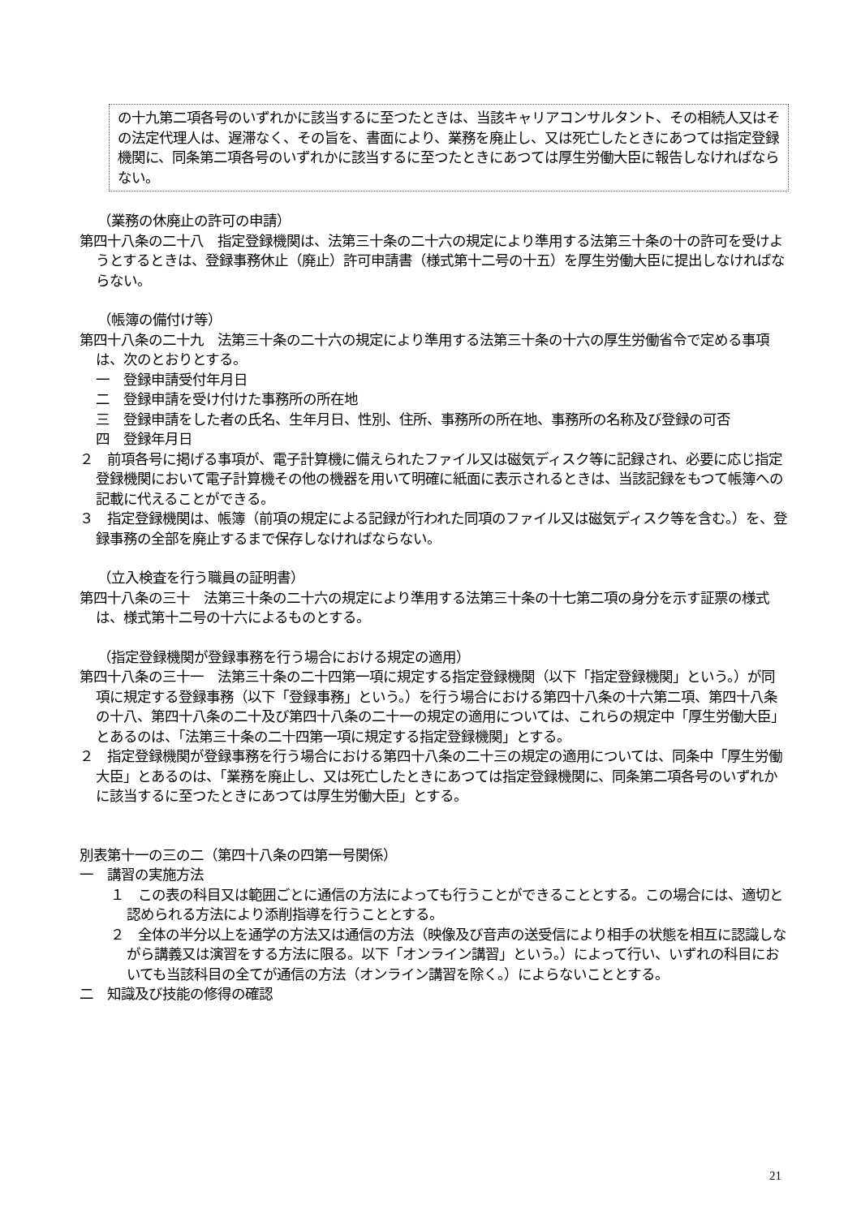の十九第二項各号のいずれかに該当するに至つたときは、当該キャリアコンサルタント、その相続人又はその法定代理人は、遅滞なく、その旨を、書面により、業務を廃止し、又は死亡したときにあつては指定登録機関に、同条第二項各号のいずれかに該当するに至つたときにあつては厚生労働大臣に報告しなければならない。
（業務の休廃止の許可の申請）
第四十八条の二十八　指定登録機関は、法第三十条の二十六の規定により準用する法第三十条の十の許可を受けようとするときは、登録事務休止（廃止）許可申請書（様式第十二号の十五）を厚生労働大臣に提出しなければならない。
（帳簿の備付け等）
第四十八条の二十九　法第三十条の二十六の規定により準用する法第三十条の十六の厚生労働省令で定める事項は、次のとおりとする。
一　登録申請受付年月日
二　登録申請を受け付けた事務所の所在地
三　登録申請をした者の氏名、生年月日、性別、住所、事務所の所在地、事務所の名称及び登録の可否
四　登録年月日
２　前項各号に掲げる事項が、電子計算機に備えられたファイル又は磁気ディスク等に記録され、必要に応じ指定登録機関において電子計算機その他の機器を用いて明確に紙面に表示されるときは、当該記録をもつて帳簿への記載に代えることができる。
３　指定登録機関は、帳簿（前項の規定による記録が行われた同項のファイル又は磁気ディスク等を含む。）を、登録事務の全部を廃止するまで保存しなければならない。
（立入検査を行う職員の証明書）
第四十八条の三十　法第三十条の二十六の規定により準用する法第三十条の十七第二項の身分を示す証票の様式は、様式第十二号の十六によるものとする。
（指定登録機関が登録事務を行う場合における規定の適用）
第四十八条の三十一　法第三十条の二十四第一項に規定する指定登録機関（以下「指定登録機関」という。）が同項に規定する登録事務（以下「登録事務」という。）を行う場合における第四十八条の十六第二項、第四十八条の十八、第四十八条の二十及び第四十八条の二十一の規定の適用については、これらの規定中「厚生労働大臣」とあるのは、「法第三十条の二十四第一項に規定する指定登録機関」とする。
２　指定登録機関が登録事務を行う場合における第四十八条の二十三の規定の適用については、同条中「厚生労働大臣」とあるのは、「業務を廃止し、又は死亡したときにあつては指定登録機関に、同条第二項各号のいずれかに該当するに至つたときにあつては厚生労働大臣」とする。
別表第十一の三の二（第四十八条の四第一号関係）
一　講習の実施方法
１　この表の科目又は範囲ごとに通信の方法によっても行うことができることとする。この場合には、適切と認められる方法により添削指導を行うこととする。
２　全体の半分以上を通学の方法又は通信の方法（映像及び音声の送受信により相手の状態を相互に認識しながら講義又は演習をする方法に限る。以下「オンライン講習」という。）によって行い、いずれの科目においても当該科目の全てが通信の方法（オンライン講習を除く。）によらないこととする。
二　知識及び技能の修得の確認
21